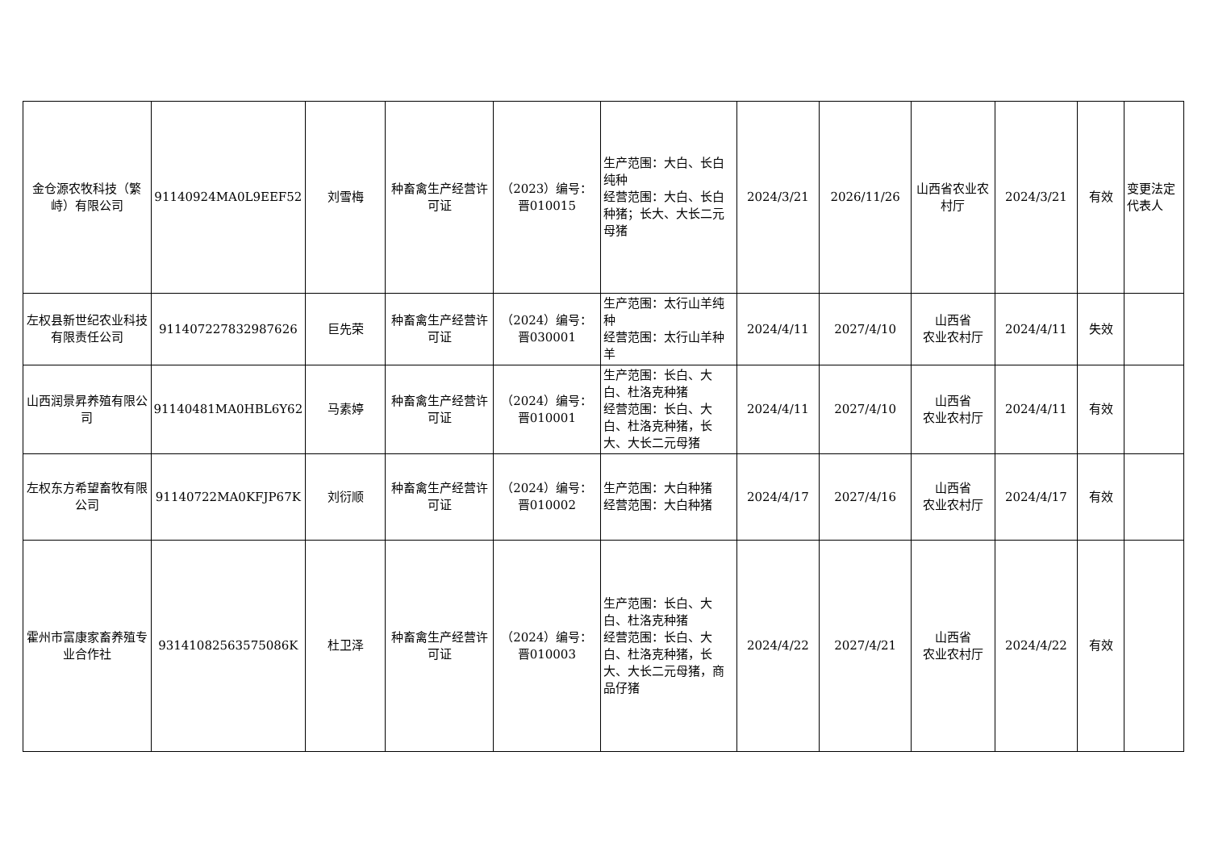| 金仓源农牧科技（繁峙）有限公司 | 91140924MA0L9EEF52 | 刘雪梅 | 种畜禽生产经营许可证 | （2023）编号：晋010015 | 生产范围：大白、长白纯种 经营范围：大白、长白种猪；长大、大长二元母猪 | 2024/3/21 | 2026/11/26 | 山西省农业农村厅 | 2024/3/21 | 有效 | 变更法定代表人 |
| 左权县新世纪农业科技有限责任公司 | 911407227832987626 | 巨先荣 | 种畜禽生产经营许可证 | （2024）编号：晋030001 | 生产范围：太行山羊纯种 经营范围：太行山羊种羊 | 2024/4/11 | 2027/4/10 | 山西省 农业农村厅 | 2024/4/11 | 失效 | |
| 山西润景昇养殖有限公司 | 91140481MA0HBL6Y62 | 马素婷 | 种畜禽生产经营许可证 | （2024）编号：晋010001 | 生产范围：长白、大白、杜洛克种猪 经营范围：长白、大白、杜洛克种猪，长大、大长二元母猪 | 2024/4/11 | 2027/4/10 | 山西省 农业农村厅 | 2024/4/11 | 有效 | |
| 左权东方希望畜牧有限公司 | 91140722MA0KFJP67K | 刘衍顺 | 种畜禽生产经营许可证 | （2024）编号：晋010002 | 生产范围：大白种猪 经营范围：大白种猪 | 2024/4/17 | 2027/4/16 | 山西省 农业农村厅 | 2024/4/17 | 有效 | |
| 霍州市富康家畜养殖专业合作社 | 93141082563575086K | 杜卫泽 | 种畜禽生产经营许可证 | （2024）编号：晋010003 | 生产范围：长白、大白、杜洛克种猪 经营范围：长白、大白、杜洛克种猪，长大、大长二元母猪，商品仔猪 | 2024/4/22 | 2027/4/21 | 山西省 农业农村厅 | 2024/4/22 | 有效 | |